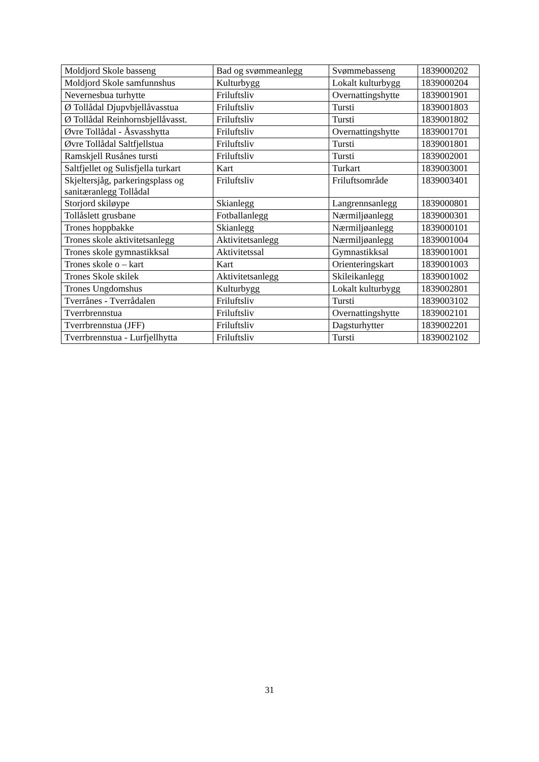| Moldjord Skole basseng | Bad og svømmeanlegg | Svømmebasseng | 1839000202 |
| Moldjord Skole samfunnshus | Kulturbygg | Lokalt kulturbygg | 1839000204 |
| Nevernesbua turhytte | Friluftsliv | Overnattingshytte | 1839001901 |
| Ø Tollådal Djupvbjellåvasstua | Friluftsliv | Tursti | 1839001803 |
| Ø Tollådal Reinhornsbjellåvasst. | Friluftsliv | Tursti | 1839001802 |
| Øvre Tollådal - Åsvasshytta | Friluftsliv | Overnattingshytte | 1839001701 |
| Øvre Tollådal Saltfjellstua | Friluftsliv | Tursti | 1839001801 |
| Ramskjell Rusånes tursti | Friluftsliv | Tursti | 1839002001 |
| Saltfjellet og Sulisfjella turkart | Kart | Turkart | 1839003001 |
| Skjeltersjåg, parkeringsplass og sanitæranlegg Tollådal | Friluftsliv | Friluftsområde | 1839003401 |
| Storjord skiløype | Skianlegg | Langrennsanlegg | 1839000801 |
| Tollåslett grusbane | Fotballanlegg | Nærmiljøanlegg | 1839000301 |
| Trones hoppbakke | Skianlegg | Nærmiljøanlegg | 1839000101 |
| Trones skole aktivitetsanlegg | Aktivitetsanlegg | Nærmiljøanlegg | 1839001004 |
| Trones skole gymnastikksal | Aktivitetssal | Gymnastikksal | 1839001001 |
| Trones skole o – kart | Kart | Orienteringskart | 1839001003 |
| Trones Skole skilek | Aktivitetsanlegg | Skileikanlegg | 1839001002 |
| Trones Ungdomshus | Kulturbygg | Lokalt kulturbygg | 1839002801 |
| Tverrånes - Tverrådalen | Friluftsliv | Tursti | 1839003102 |
| Tverrbrennstua | Friluftsliv | Overnattingshytte | 1839002101 |
| Tverrbrennstua (JFF) | Friluftsliv | Dagsturhytter | 1839002201 |
| Tverrbrennstua - Lurfjellhytta | Friluftsliv | Tursti | 1839002102 |
31